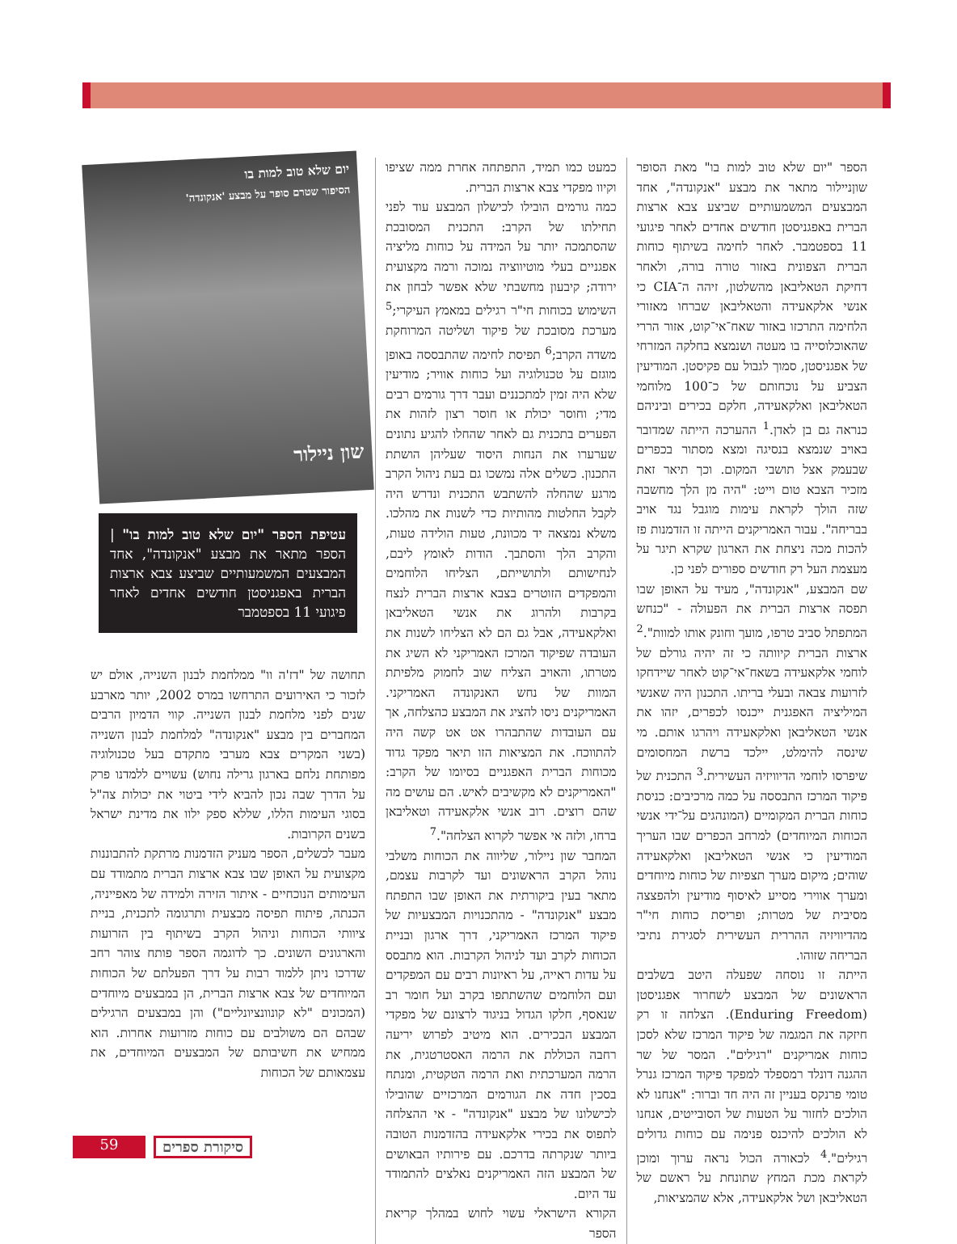הספר "יום שלא טוב למות בו" מאת הסופר שוןניילור מתאר את מבצע "אנקונדה", אחד המבצעים המשמעותיים שביצע צבא ארצות הברית באפגניסטן חודשים אחדים לאחר פיגועי 11 בספטמבר. לאחר לחימה בשיתוף כוחות הברית הצפונית באזור טורה בורה, ולאחר דחיקת הטאליבאן מהשלטון, זיהה ה־CIA כי אנשי אלקאעידה והטאליבאן שברחו מאזורי הלחימה התרכזו באזור שאח־אי־קוט, אזור הררי שהאוכלוסייה בו מעטה ושנמצא בחלקה המזרחי של אפגניסטן, סמוך לגבול עם פקיסטן. המודיעין הצביע על נוכחותם של כ־100 מלוחמי הטאליבאן ואלקאעידה, חלקם בכירים וביניהם כנראה גם בן לאדן.<sup>1</sup> ההערכה הייתה שמדובר באויב שנמצא בנסיגה ומצא מסתור בכפרים שבעמק אצל תושבי המקום. וכך תיאר זאת מזכיר הצבא טום וייט: "היה מן הלך מחשבה שזה הולך לקראת עימות מוגבל נגד אויב בבריחה". עבור האמריקנים הייתה זו הזדמנות פז להכות מכה ניצחת את הארגון שקרא תיגר על מעצמת העל רק חודשים ספורים לפני כן.
שם המבצע, "אנקונדה", מעיד על האופן שבו תפסה ארצות הברית את הפעולה - "כנחש המתפתל סביב טרפו, מועך וחונק אותו למוות".<sup>2</sup> ארצות הברית קיוותה כי זה יהיה גורלם של לוחמי אלקאעידה בשאח־אי־קוט לאחר שיידחקו לזרועות צבאה ובעלי בריתו. התכנון היה שאנשי המיליציה האפגנית ייכנסו לכפרים, יזהו את אנשי הטאליבאן ואלקאעידה ויהרגו אותם. מי שינסה להימלט, יילכד ברשת המחסומים שיפרסו לוחמי הדיוויזיה העשירית.<sup>3</sup> התכנית של פיקוד המרכז התבססה על כמה מרכיבים: כניסת כוחות הברית המקומיים (המונהגים על־ידי אנשי הכוחות המיוחדים) למרחב הכפרים שבו העריך המודיעין כי אנשי הטאליבאן ואלקאעידה שוהים; מיקום מערך תצפיות של כוחות מיוחדים ומערך אווירי מסייע לאיסוף מודיעין ולהפצצה מסיבית של מטרות; ופריסת כוחות חי"ר מהדיוויזיה ההררית העשירית לסגירת נתיבי הבריחה שזוהו.
הייתה זו נוסחה שפעלה היטב בשלבים הראשונים של המבצע לשחרור אפגניסטן (Enduring Freedom). הצלחה זו רק חיזקה את המגמה של פיקוד המרכז שלא לסכן כוחות אמריקנים "רגילים". המסר של שר ההגנה דונלד רמספלד למפקד פיקוד המרכז גנרל טומי פרנקס בעניין זה היה חד וברור: "אנחנו לא הולכים לחזור על הטעות של הסובייטים, אנחנו לא הולכים להיכנס פנימה עם כוחות גדולים רגילים".<sup>4</sup> לכאורה הכול נראה ערוך ומוכן לקראת מכת המחץ שתונחת על ראשם של הטאליבאן ושל אלקאעידה, אלא שהמציאות,
כמעט כמו תמיד, התפתחה אחרת ממה שציפו וקיוו מפקדי צבא ארצות הברית.
כמה גורמים הובילו לכישלון המבצע עוד לפני תחילתו של הקרב: התכנית המסובכת שהסתמכה יותר על המידה על כוחות מליציה אפגניים בעלי מוטיווציה נמוכה ורמה מקצועית ירודה; קיבעון מחשבתי שלא אפשר לבחון את השימוש בכוחות חי"ר רגילים במאמץ העיקרי;<sup>5</sup> מערכת מסובכת של פיקוד ושליטה המרוחקת משדה הקרב;<sup>6</sup> תפיסת לחימה שהתבססה באופן מוגזם על טכנולוגיה ועל כוחות אוויר; מודיעין שלא היה זמין למתכננים ועבר דרך גורמים רבים מדי; וחוסר יכולת או חוסר רצון לזהות את הפערים בתכנית גם לאחר שהחלו להגיע נתונים שערערו את הנחות היסוד שעליהן הושתת התכנון. כשלים אלה נמשכו גם בעת ניהול הקרב מרגע שהחלה להשתבש התכנית ונדרש היה לקבל החלטות מהותיות כדי לשנות את מהלכו. משלא נמצאה יד מכוונת, טעות הולידה טעות, והקרב הלך והסתבך. הודות לאומץ ליבם, לנחישותם ולתושייתם, הצליחו הלוחמים והמפקדים הזוטרים בצבא ארצות הברית לנצח בקרבות ולהרוג את אנשי הטאליבאן ואלקאעידה, אבל גם הם לא הצליחו לשנות את העובדה שפיקוד המרכז האמריקני לא השיג את מטרתו, והאויב הצליח שוב לחמוק מלפיתת המוות של נחש האנקונדה האמריקני. האמריקנים ניסו להציג את המבצע כהצלחה, אך עם העובדות שהתבהרו אט אט קשה היה להתווכח. את המציאות הזו תיאר מפקד גדוד מכוחות הברית האפגניים בסיומו של הקרב: "האמריקנים לא מקשיבים לאיש. הם עושים מה שהם רוצים. רוב אנשי אלקאעידה וטאליבאן ברחו, ולזה אי אפשר לקרוא הצלחה".<sup>7</sup>
המחבר שון ניילור, שליווה את הכוחות משלבי נוהל הקרב הראשונים ועד לקרבות עצמם, מתאר בעין ביקורתית את האופן שבו התפתח מבצע "אנקונדה" - מהתכנויות המבצעיות של פיקוד המרכז האמריקני, דרך ארגון ובניית הכוחות לקרב ועד לניהול הקרבות. הוא מתבסס על עדות ראייה, על ראיונות רבים עם המפקדים ועם הלוחמים שהשתתפו בקרב ועל חומר רב שנאסף, חלקו הגדול בניגוד לרצונם של מפקדי המבצע הבכירים. הוא מיטיב לפרוש יריעה רחבה הכוללת את הרמה האסטרטגית, את הרמה המערכתית ואת הרמה הטקטית, ומנתח בסכין חדה את הגורמים המרכזיים שהובילו לכישלונו של מבצע "אנקונדה" - אי ההצלחה לתפוס את בכירי אלקאעידה בהזדמנות הטובה ביותר שנקרתה בדרכם. עם פירותיו הבאושים של המבצע הזה האמריקנים נאלצים להתמודד עד היום.
הקורא הישראלי עשוי לחוש במהלך קריאת הספר
יום שלא טוב למות בו
הסיפור שטרם סופר על מבצע 'אנקונדה'
שון ניילור
עטיפת הספר "יום שלא טוב למות בו" | הספר מתאר את מבצע "אנקונדה", אחד המבצעים המשמעותיים שביצע צבא ארצות הברית באפגניסטן חודשים אחדים לאחר פיגועי 11 בספטמבר
תחושה של "דז'ה וו" ממלחמת לבנון השנייה, אולם יש לזכור כי האירועים התרחשו במרס 2002, יותר מארבע שנים לפני מלחמת לבנון השנייה. קווי הדמיון הרבים המחברים בין מבצע "אנקונדה" למלחמת לבנון השנייה (בשני המקרים צבא מערבי מתקדם בעל טכנולוגיה מפותחת נלחם בארגון גרילה נחוש) עשויים ללמדנו פרק על הדרך שבה נכון להביא לידי ביטוי את יכולות צה"ל בסוגי העימות הללו, שללא ספק ילוו את מדינת ישראל בשנים הקרובות.
מעבר לכשלים, הספר מעניק הזדמנות מרתקת להתבוננות מקצועית על האופן שבו צבא ארצות הברית מתמודד עם העימותים הנוכחיים - איתור הזירה ולמידה של מאפייניה, הכנתה, פיתוח תפיסה מבצעית ותרגומה לתכנית, בניית ציוותי הכוחות וניהול הקרב בשיתוף בין הזרועות והארגונים השונים. כך לדוגמה הספר פותח צוהר רחב שדרכו ניתן ללמוד רבות על דרך הפעלתם של הכוחות המיוחדים של צבא ארצות הברית, הן במבצעים מיוחדים (המכונים "לא קונוונציונליים") והן במבצעים הרגילים שבהם הם משולבים עם כוחות מזרועות אחרות. הוא ממחיש את חשיבותם של המבצעים המיוחדים, את עצמאותם של הכוחות
59 סיקורת ספרים